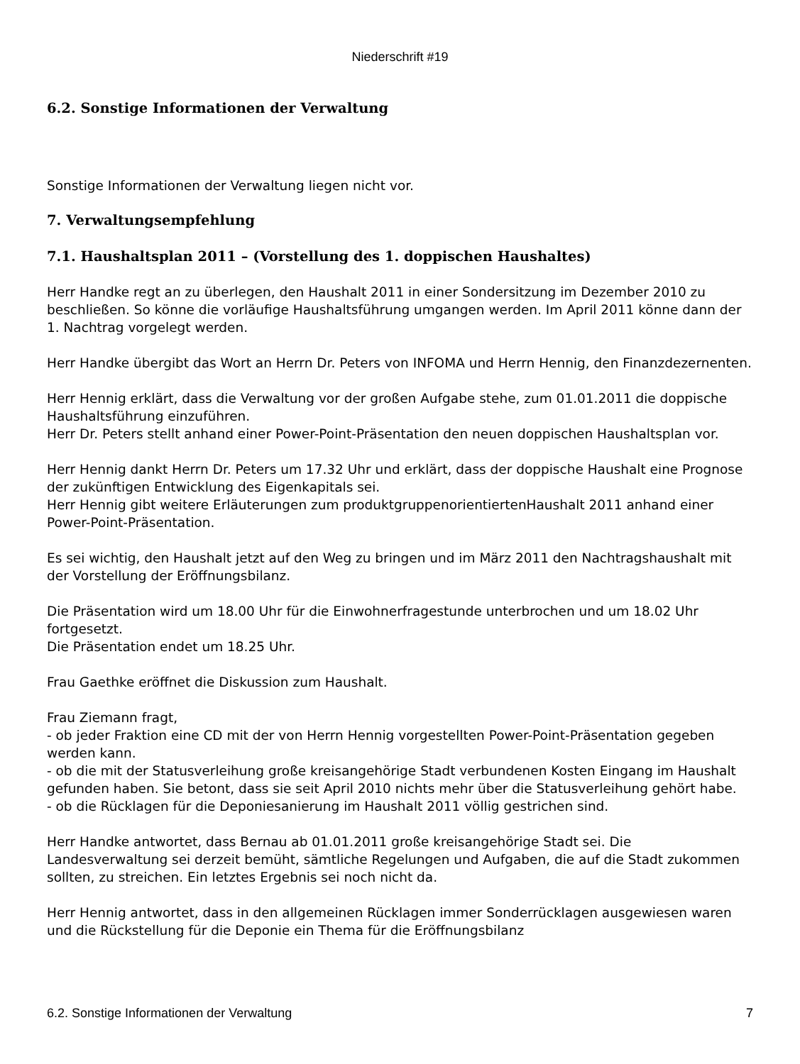Niederschrift #19
6.2. Sonstige Informationen der Verwaltung
Sonstige Informationen der Verwaltung liegen nicht vor.
7. Verwaltungsempfehlung
7.1. Haushaltsplan 2011 – (Vorstellung des 1. doppischen Haushaltes)
Herr Handke regt an zu überlegen, den Haushalt 2011 in einer Sondersitzung im Dezember 2010 zu beschließen. So könne die vorläufige Haushaltsführung umgangen werden. Im April 2011 könne dann der 1. Nachtrag vorgelegt werden.
Herr Handke übergibt das Wort an Herrn Dr. Peters von INFOMA und Herrn Hennig, den Finanzdezernenten.
Herr Hennig erklärt, dass die Verwaltung vor der großen Aufgabe stehe, zum 01.01.2011 die doppische Haushaltsführung einzuführen.
Herr Dr. Peters stellt anhand einer Power-Point-Präsentation den neuen doppischen Haushaltsplan vor.
Herr Hennig dankt Herrn Dr. Peters um 17.32 Uhr und erklärt, dass der doppische Haushalt eine Prognose der zukünftigen Entwicklung des Eigenkapitals sei.
Herr Hennig gibt weitere Erläuterungen zum produktgruppenorientiertenHaushalt 2011 anhand einer Power-Point-Präsentation.
Es sei wichtig, den Haushalt jetzt auf den Weg zu bringen und im März 2011 den Nachtragshaushalt mit der Vorstellung der Eröffnungsbilanz.
Die Präsentation wird um 18.00 Uhr für die Einwohnerfragestunde unterbrochen und um 18.02 Uhr fortgesetzt.
Die Präsentation endet um 18.25 Uhr.
Frau Gaethke eröffnet die Diskussion zum Haushalt.
Frau Ziemann fragt,
- ob jeder Fraktion eine CD mit der von Herrn Hennig vorgestellten Power-Point-Präsentation gegeben werden kann.
- ob die mit der Statusverleihung große kreisangehörige Stadt verbundenen Kosten Eingang im Haushalt gefunden haben. Sie betont, dass sie seit April 2010 nichts mehr über die Statusverleihung gehört habe.
- ob die Rücklagen für die Deponiesanierung im Haushalt 2011 völlig gestrichen sind.
Herr Handke antwortet, dass Bernau ab 01.01.2011 große kreisangehörige Stadt sei. Die Landesverwaltung sei derzeit bemüht, sämtliche Regelungen und Aufgaben, die auf die Stadt zukommen sollten, zu streichen. Ein letztes Ergebnis sei noch nicht da.
Herr Hennig antwortet, dass in den allgemeinen Rücklagen immer Sonderrücklagen ausgewiesen waren und die Rückstellung für die Deponie ein Thema für die Eröffnungsbilanz
6.2. Sonstige Informationen der Verwaltung 7